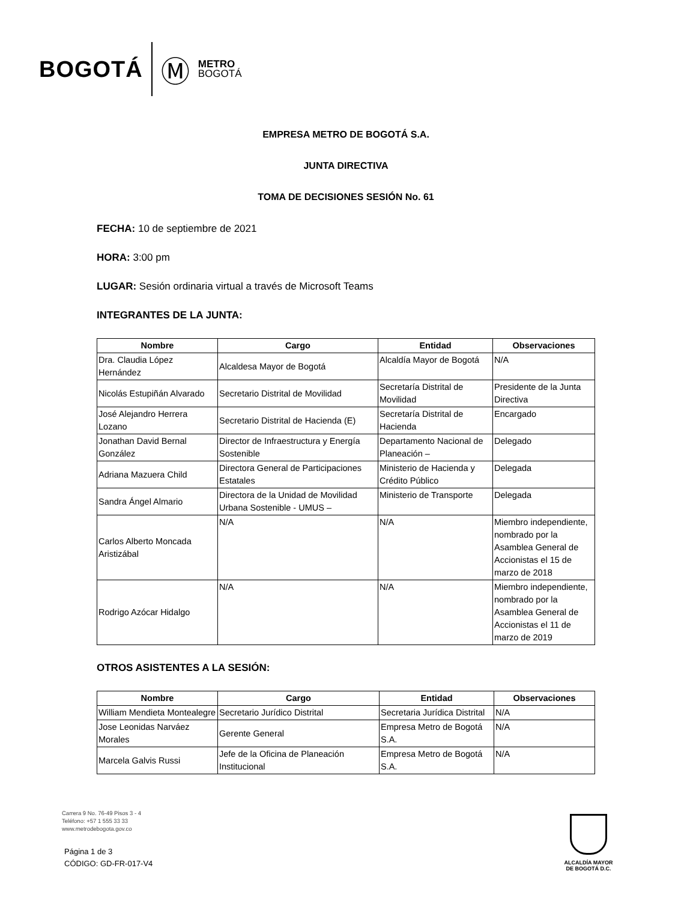BOGOTÁ Ⓜ METRO
BOGOTÁ
EMPRESA METRO DE BOGOTÁ S.A.
JUNTA DIRECTIVA
TOMA DE DECISIONES SESIÓN No. 61
FECHA: 10 de septiembre de 2021
HORA: 3:00 pm
LUGAR: Sesión ordinaria virtual a través de Microsoft Teams
INTEGRANTES DE LA JUNTA:
| Nombre | Cargo | Entidad | Observaciones |
| --- | --- | --- | --- |
| Dra. Claudia López Hernández | Alcaldesa Mayor de Bogotá | Alcaldía Mayor de Bogotá | N/A |
| Nicolás Estupiñán Alvarado | Secretario Distrital de Movilidad | Secretaría Distrital de Movilidad | Presidente de la Junta Directiva |
| José Alejandro Herrera Lozano | Secretario Distrital de Hacienda (E) | Secretaría Distrital de Hacienda | Encargado |
| Jonathan David Bernal González | Director de Infraestructura y Energía Sostenible | Departamento Nacional de Planeación – | Delegado |
| Adriana Mazuera Child | Directora General de Participaciones Estatales | Ministerio de Hacienda y Crédito Público | Delegada |
| Sandra Ángel Almario | Directora de la Unidad de Movilidad Urbana Sostenible - UMUS – | Ministerio de Transporte | Delegada |
| Carlos Alberto Moncada Aristizábal | N/A | N/A | Miembro independiente, nombrado por la Asamblea General de Accionistas el 15 de marzo de 2018 |
| Rodrigo Azócar Hidalgo | N/A | N/A | Miembro independiente, nombrado por la Asamblea General de Accionistas el 11 de marzo de 2019 |
OTROS ASISTENTES A LA SESIÓN:
| Nombre | Cargo | Entidad | Observaciones |
| --- | --- | --- | --- |
| William Mendieta Montealegre | Secretario Jurídico Distrital | Secretaria Jurídica Distrital | N/A |
| Jose Leonidas Narváez Morales | Gerente General | Empresa Metro de Bogotá S.A. | N/A |
| Marcela Galvis Russi | Jefe de la Oficina de Planeación Institucional | Empresa Metro de Bogotá S.A. | N/A |
Carrera 9 No. 76-49 Pisos 3 - 4
Teléfono: +57 1 555 33 33
www.metrodebogota.gov.co
Página 1 de 3
CÓDIGO: GD-FR-017-V4
ALCALDÍA MAYOR
DE BOGOTÁ D.C.